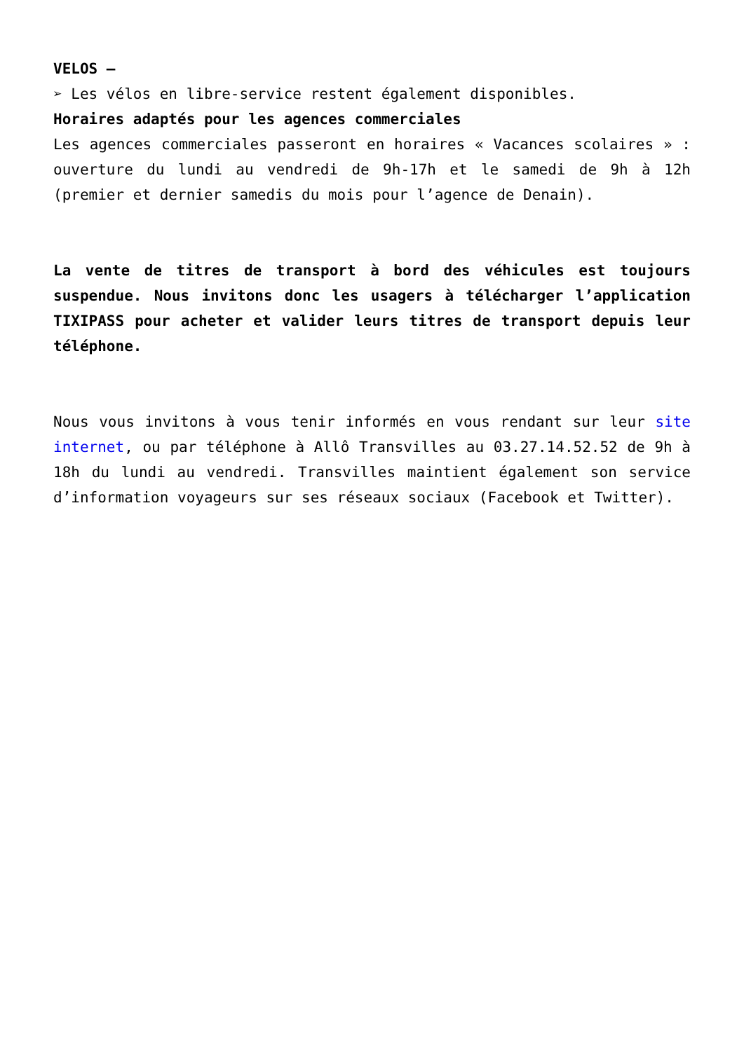VELOS –
➢ Les vélos en libre-service restent également disponibles.
Horaires adaptés pour les agences commerciales
Les agences commerciales passeront en horaires « Vacances scolaires » : ouverture du lundi au vendredi de 9h-17h et le samedi de 9h à 12h (premier et dernier samedis du mois pour l’agence de Denain).
La vente de titres de transport à bord des véhicules est toujours suspendue. Nous invitons donc les usagers à télécharger l’application TIXIPASS pour acheter et valider leurs titres de transport depuis leur téléphone.
Nous vous invitons à vous tenir informés en vous rendant sur leur site internet, ou par téléphone à Allô Transvilles au 03.27.14.52.52 de 9h à 18h du lundi au vendredi. Transvilles maintient également son service d’information voyageurs sur ses réseaux sociaux (Facebook et Twitter).